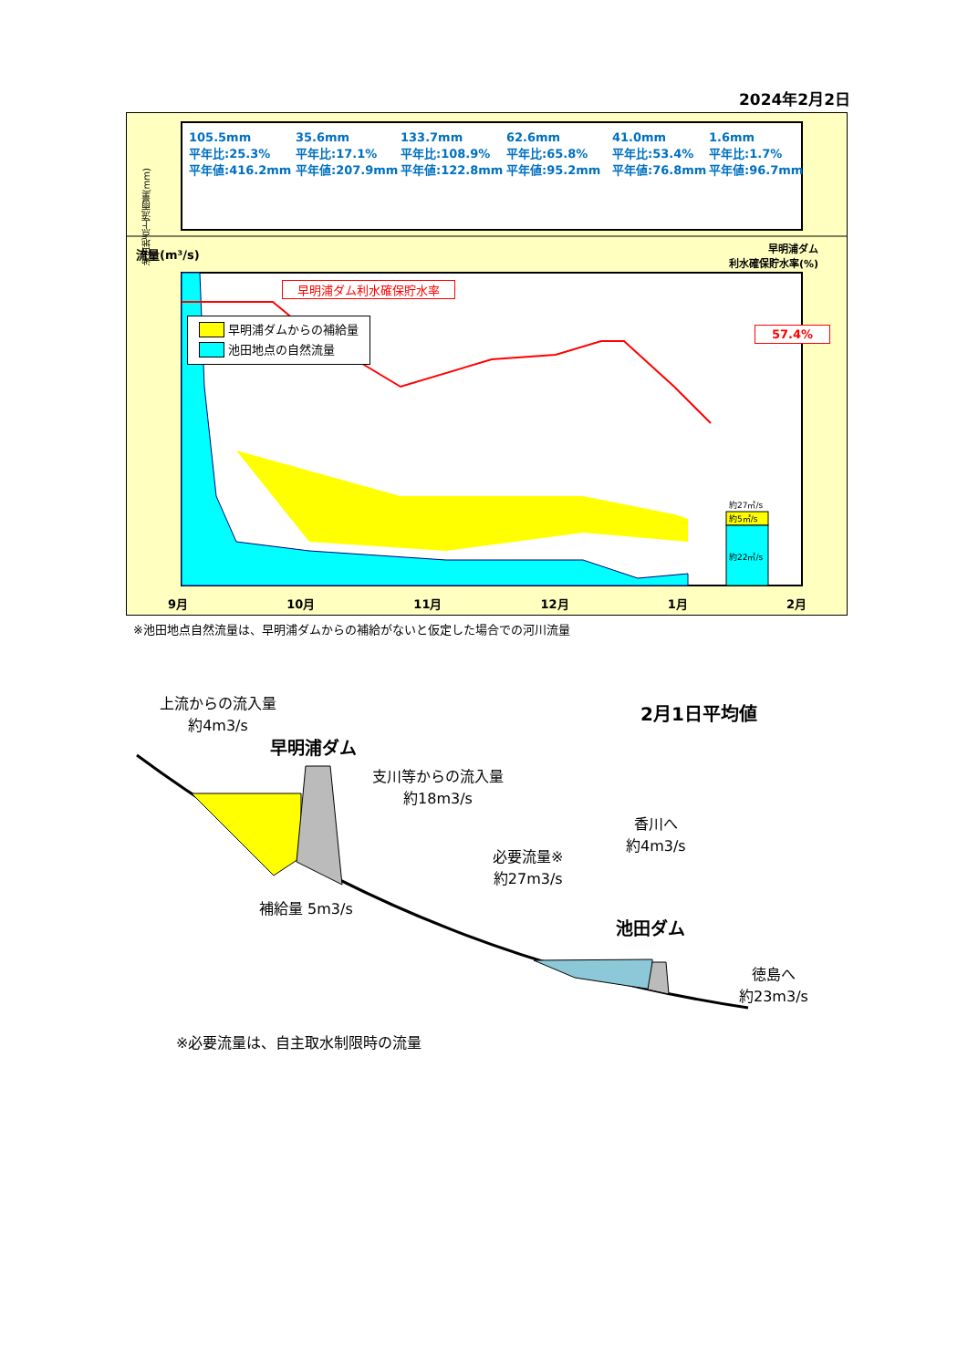2024年2月2日
池田地点上流雨量(mm)
105.5mm
平年比:25.3%
平年値:416.2mm
35.6mm
平年比:17.1%
平年値:207.9mm
133.7mm
平年比:108.9%
平年値:122.8mm
62.6mm
平年比:65.8%
平年値:95.2mm
41.0mm
平年比:53.4%
平年値:76.8mm
1.6mm
平年比:1.7%
平年値:96.7mm
流量(m³/s)
早明浦ダム
利水確保貯水率(%)
早明浦ダム利水確保貯水率
　　 早明浦ダムからの補給量
　　 池田地点の自然流量
57.4%
約27㎥/s
約5㎥/s
約22㎥/s
9月 10月 11月 12月 1月 2月
※池田地点自然流量は、早明浦ダムからの補給がないと仮定した場合での河川流量
上流からの流入量
約4m3/s
2月1日平均値
早明浦ダム
支川等からの流入量
約18m3/s
香川へ
約4m3/s
必要流量※
約27m3/s
補給量 5m3/s
池田ダム
徳島へ
約23m3/s
※必要流量は、自主取水制限時の流量